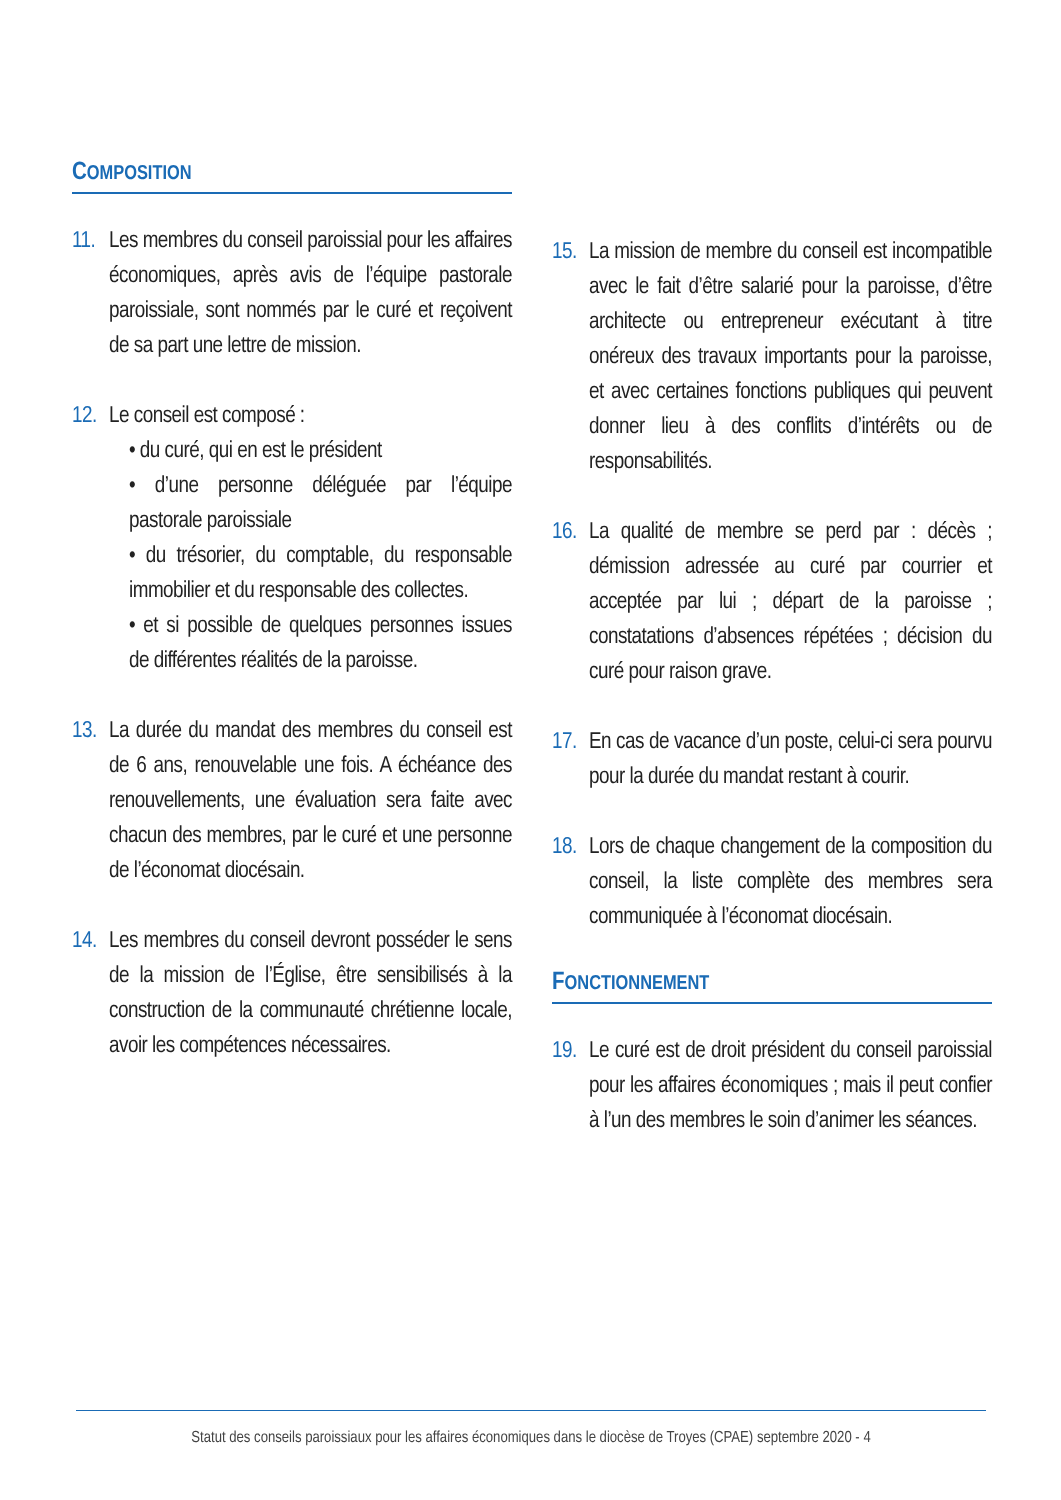COMPOSITION
11.
Les membres du conseil paroissial pour les affaires économiques, après avis de l’équipe pastorale paroissiale, sont nommés par le curé et reçoivent de sa part une lettre de mission.
12.
Le conseil est composé :
• du curé, qui en est le président
• d’une personne déléguée par l’équipe pastorale paroissiale
• du trésorier, du comptable, du responsable immobilier et du responsable des collectes.
• et si possible de quelques personnes issues de différentes réalités de la paroisse.
13.
La durée du mandat des membres du conseil est de 6 ans, renouvelable une fois. A échéance des renouvellements, une évaluation sera faite avec chacun des membres, par le curé et une personne de l’économat diocésain.
14.
Les membres du conseil devront posséder le sens de la mission de l’Église, être sensibilisés à la construction de la communauté chrétienne locale, avoir les compétences nécessaires.
15.
La mission de membre du conseil est incompatible avec le fait d’être salarié pour la paroisse, d’être architecte ou entrepreneur exécutant à titre onéreux des travaux importants pour la paroisse, et avec certaines fonctions publiques qui peuvent donner lieu à des conflits d’intérêts ou de responsabilités.
16.
La qualité de membre se perd par : décès ; démission adressée au curé par courrier et acceptée par lui ; départ de la paroisse ; constatations d’absences répétées ; décision du curé pour raison grave.
17.
En cas de vacance d’un poste, celui-ci sera pourvu pour la durée du mandat restant à courir.
18.
Lors de chaque changement de la composition du conseil, la liste complète des membres sera communiquée à l’économat diocésain.
FONCTIONNEMENT
19.
Le curé est de droit président du conseil paroissial pour les affaires économiques ; mais il peut confier à l’un des membres le soin d’animer les séances.
Statut des conseils paroissiaux pour les affaires économiques dans le diocèse de Troyes (CPAE) septembre 2020 - 4